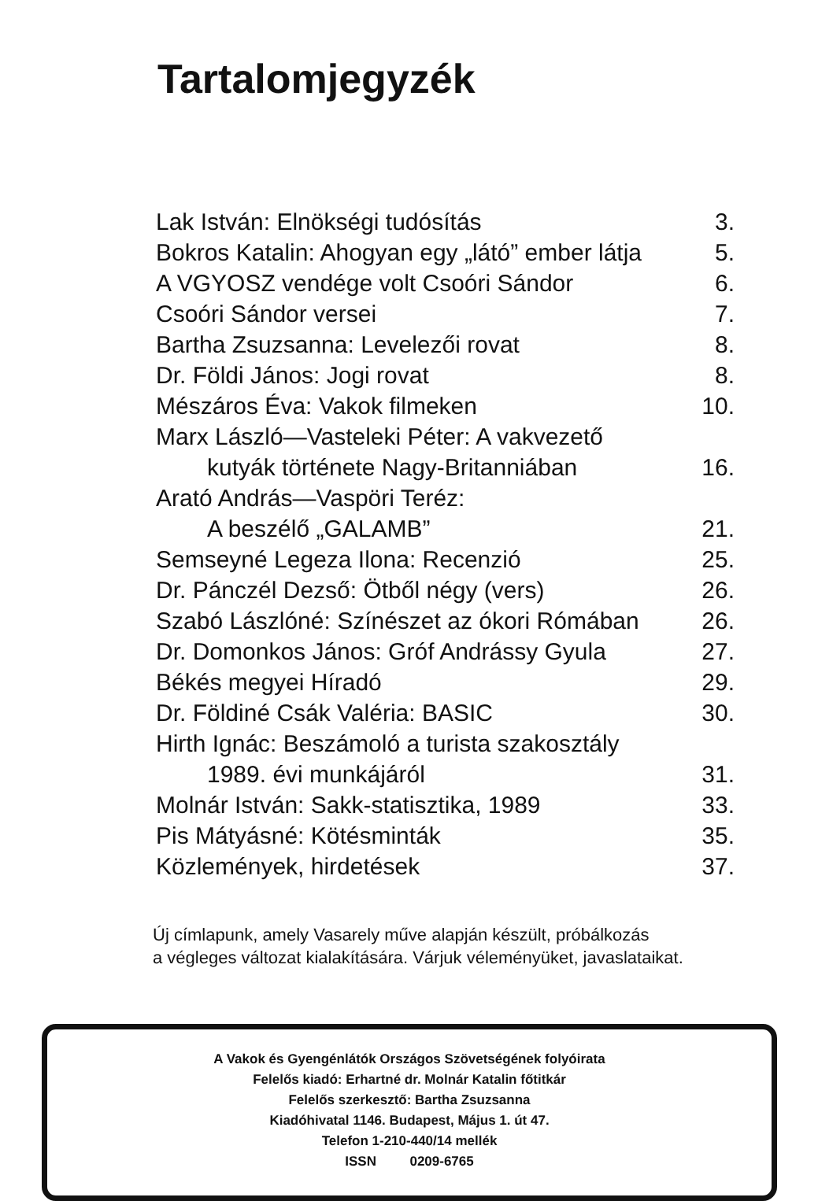Tartalomjegyzék
| Lak István: Elnökségi tudósítás | 3. |
| Bokros Katalin: Ahogyan egy „látó” ember látja | 5. |
| A VGYOSZ vendége volt Csoóri Sándor | 6. |
| Csoóri Sándor versei | 7. |
| Bartha Zsuzsanna: Levelezői rovat | 8. |
| Dr. Földi János: Jogi rovat | 8. |
| Mészáros Éva: Vakok filmeken | 10. |
| Marx László—Vasteleki Péter: A vakvezető | |
| kutyák története Nagy-Britanniában | 16. |
| Arató András—Vaspöri Teréz: | |
| A beszélő „GALAMB” | 21. |
| Semseyné Legeza Ilona: Recenzió | 25. |
| Dr. Pánczél Dezső: Ötből négy (vers) | 26. |
| Szabó Lászlóné: Színészet az ókori Rómában | 26. |
| Dr. Domonkos János: Gróf Andrássy Gyula | 27. |
| Békés megyei Híradó | 29. |
| Dr. Földiné Csák Valéria: BASIC | 30. |
| Hirth Ignác: Beszámoló a turista szakosztály | |
| 1989. évi munkájáról | 31. |
| Molnár István: Sakk-statisztika, 1989 | 33. |
| Pis Mátyásné: Kötésminták | 35. |
| Közlemények, hirdetések | 37. |
Új címlapunk, amely Vasarely műve alapján készült, próbálkozás
a végleges változat kialakítására. Várjuk véleményüket, javaslataikat.
A Vakok és Gyengénlátók Országos Szövetségének folyóirata
Felelős kiadó: Erhartné dr. Molnár Katalin főtitkár
Felelős szerkesztő: Bartha Zsuzsanna
Kiadóhivatal 1146. Budapest, Május 1. út 47.
Telefon 1-210-440/14 mellék
ISSN 0209-6765